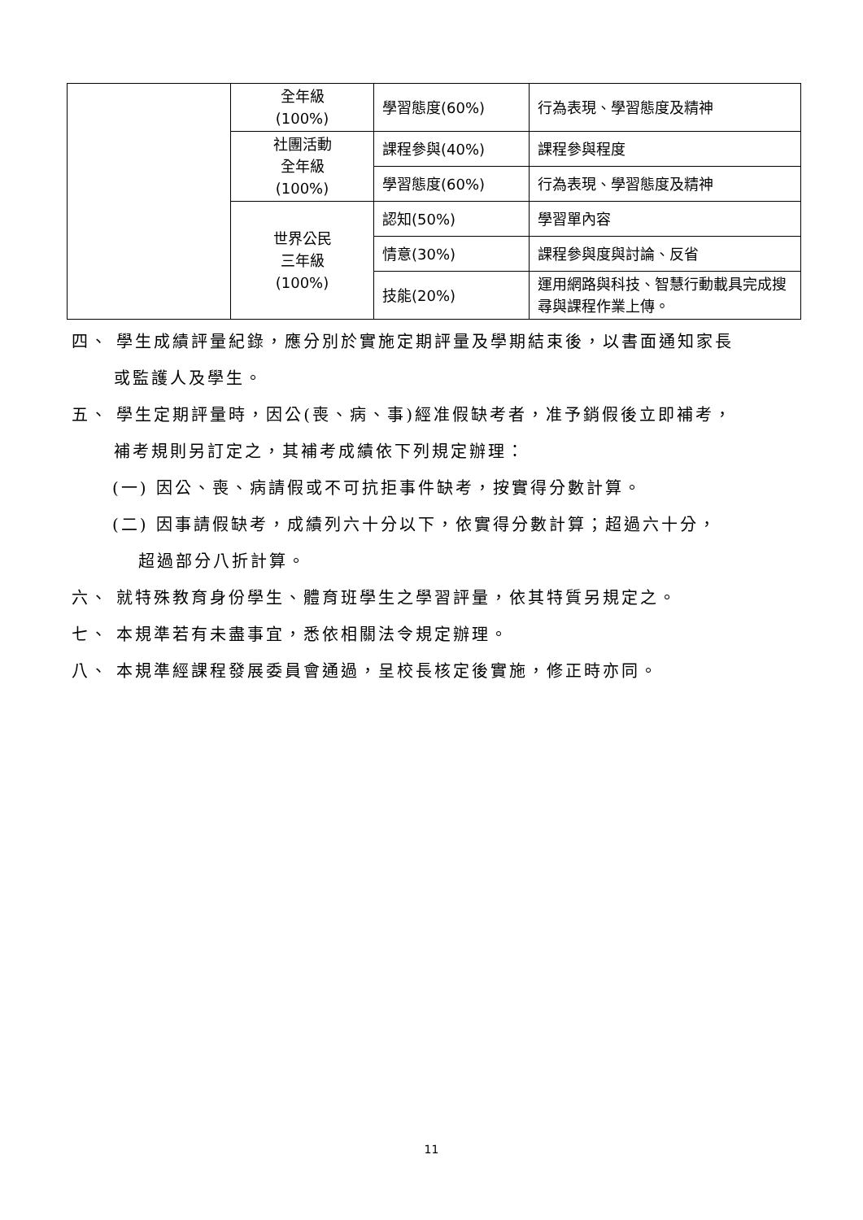| | 全年級 (100%) | 學習態度(60%) | 行為表現、學習態度及精神 |
| | 社團活動 全年級 (100%) | 課程參與(40%) | 課程參與程度 |
| | | 學習態度(60%) | 行為表現、學習態度及精神 |
| | 世界公民 三年級 (100%) | 認知(50%) | 學習單內容 |
| | | 情意(30%) | 課程參與度與討論、反省 |
| | | 技能(20%) | 運用網路與科技、智慧行動載具完成搜尋與課程作業上傳。 |
四、 學生成績評量紀錄，應分別於實施定期評量及學期結束後，以書面通知家長
或監護人及學生。
五、 學生定期評量時，因公(喪、病、事)經准假缺考者，准予銷假後立即補考，
補考規則另訂定之，其補考成績依下列規定辦理：
(一) 因公、喪、病請假或不可抗拒事件缺考，按實得分數計算。
(二) 因事請假缺考，成績列六十分以下，依實得分數計算；超過六十分，
超過部分八折計算。
六、 就特殊教育身份學生、體育班學生之學習評量，依其特質另規定之。
七、 本規準若有未盡事宜，悉依相關法令規定辦理。
八、 本規準經課程發展委員會通過，呈校長核定後實施，修正時亦同。
11